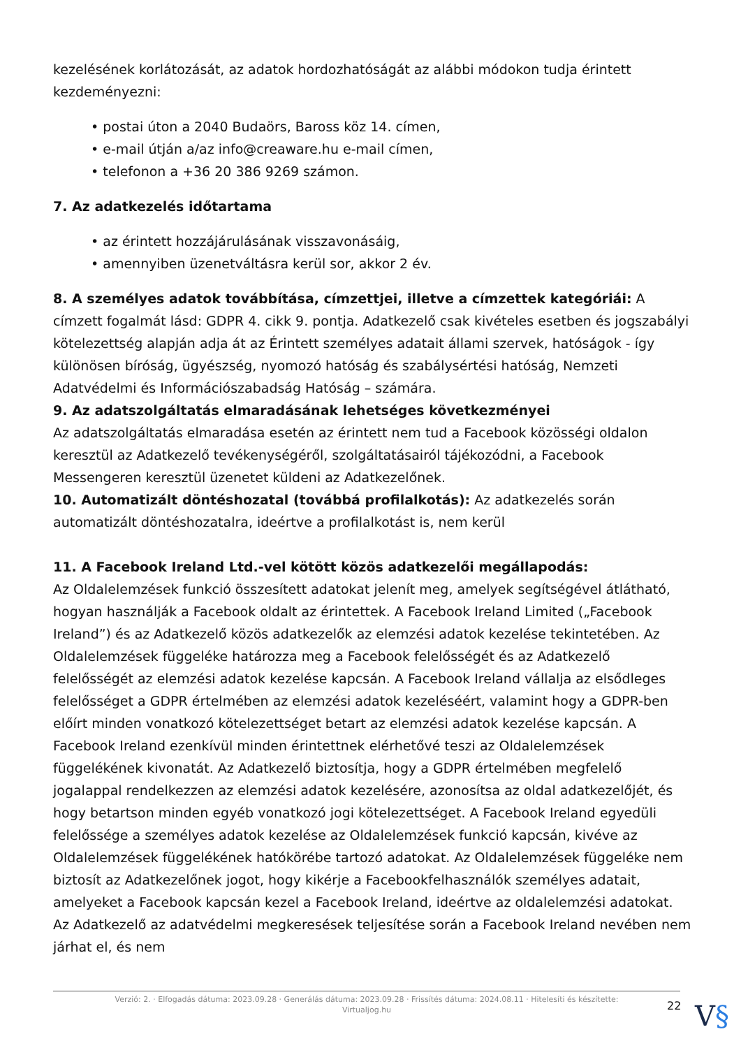kezelésének korlátozását, az adatok hordozhatóságát az alábbi módokon tudja érintett kezdeményezni:
• postai úton a 2040 Budaörs, Baross köz 14. címen,
• e-mail útján a/az info@creaware.hu e-mail címen,
• telefonon a +36 20 386 9269 számon.
7. Az adatkezelés időtartama
• az érintett hozzájárulásának visszavonásáig,
• amennyiben üzenetváltásra kerül sor, akkor 2 év.
8. A személyes adatok továbbítása, címzettjei, illetve a címzettek kategóriái: A címzett fogalmát lásd: GDPR 4. cikk 9. pontja. Adatkezelő csak kivételes esetben és jogszabályi kötelezettség alapján adja át az Érintett személyes adatait állami szervek, hatóságok - így különösen bíróság, ügyészség, nyomozó hatóság és szabálysértési hatóság, Nemzeti Adatvédelmi és Információszabadság Hatóság – számára.
9. Az adatszolgáltatás elmaradásának lehetséges következményei
Az adatszolgáltatás elmaradása esetén az érintett nem tud a Facebook közösségi oldalon keresztül az Adatkezelő tevékenységéről, szolgáltatásairól tájékozódni, a Facebook Messengeren keresztül üzenetet küldeni az Adatkezelőnek.
10. Automatizált döntéshozatal (továbbá profilalkotás): Az adatkezelés során automatizált döntéshozatalra, ideértve a profilalkotást is, nem kerül
11. A Facebook Ireland Ltd.-vel kötött közös adatkezelői megállapodás:
Az Oldalelemzések funkció összesített adatokat jelenít meg, amelyek segítségével átlátható, hogyan használják a Facebook oldalt az érintettek. A Facebook Ireland Limited („Facebook Ireland”) és az Adatkezelő közös adatkezelők az elemzési adatok kezelése tekintetében. Az Oldalelemzések függeléke határozza meg a Facebook felelősségét és az Adatkezelő felelősségét az elemzési adatok kezelése kapcsán. A Facebook Ireland vállalja az elsődleges felelősséget a GDPR értelmében az elemzési adatok kezeléséért, valamint hogy a GDPR-ben előírt minden vonatkozó kötelezettséget betart az elemzési adatok kezelése kapcsán. A Facebook Ireland ezenkívül minden érintettnek elérhetővé teszi az Oldalelemzések függelékének kivonatát. Az Adatkezelő biztosítja, hogy a GDPR értelmében megfelelő jogalappal rendelkezzen az elemzési adatok kezelésére, azonosítsa az oldal adatkezelőjét, és hogy betartson minden egyéb vonatkozó jogi kötelezettséget. A Facebook Ireland egyedüli felelőssége a személyes adatok kezelése az Oldalelemzések funkció kapcsán, kivéve az Oldalelemzések függelékének hatókörébe tartozó adatokat. Az Oldalelemzések függeléke nem biztosít az Adatkezelőnek jogot, hogy kikérje a Facebookfelhasználók személyes adatait, amelyeket a Facebook kapcsán kezel a Facebook Ireland, ideértve az oldalelemzési adatokat. Az Adatkezelő az adatvédelmi megkeresések teljesítése során a Facebook Ireland nevében nem járhat el, és nem
Verzió: 2. · Elfogadás dátuma: 2023.09.28 · Generálás dátuma: 2023.09.28 · Frissítés dátuma: 2024.08.11 · Hitelesíti és készítette:
Virtualjog.hu
22
V§